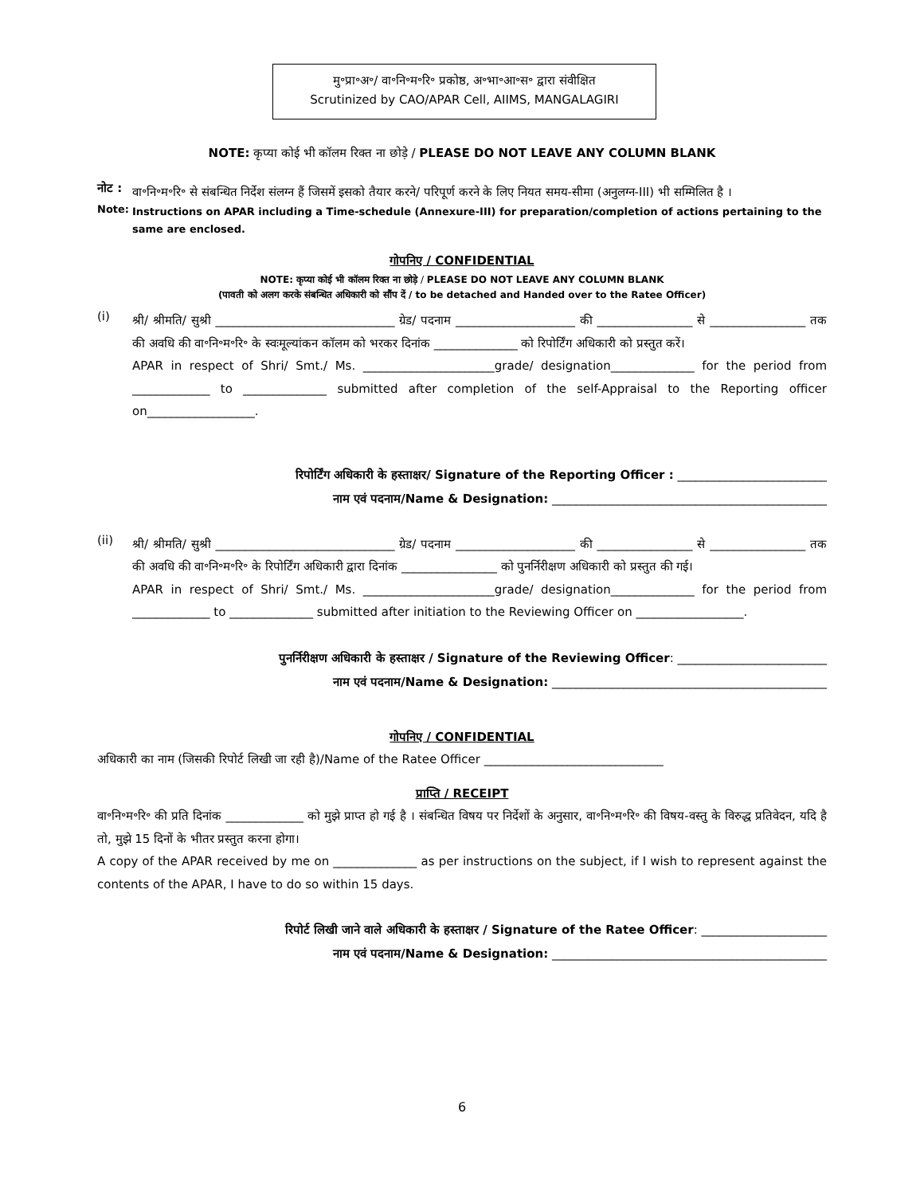मु॰प्रा॰अ॰/ वा॰नि॰म॰रि॰ प्रकोष्ठ, अ॰भा॰आ॰स॰ द्वारा संवीक्षित
Scrutinized by CAO/APAR Cell, AIIMS, MANGALAGIRI
NOTE: कृप्या कोई भी कॉलम रिक्त ना छोड़े / PLEASE DO NOT LEAVE ANY COLUMN BLANK
नोट :
वा॰नि॰म॰रि॰ से संबन्धित निर्देश संलग्न हैं जिसमें इसको तैयार करने/ परिपूर्ण करने के लिए नियत समय-सीमा (अनुलग्न-III) भी सम्मिलित है ।
Note:
Instructions on APAR including a Time-schedule (Annexure-III) for preparation/completion of actions pertaining to the same are enclosed.
गोपनिए / CONFIDENTIAL
NOTE: कृप्या कोई भी कॉलम रिक्त ना छोड़े / PLEASE DO NOT LEAVE ANY COLUMN BLANK
(पावती को अलग करके संबन्धित अधिकारी को सौंप दें / to be detached and Handed over to the Ratee Officer)
(i)
श्री/ श्रीमति/ सुश्री ______________________________ ग्रेड/ पदनाम ____________________ की ________________ से ________________ तक की अवधि की वा॰नि॰म॰रि॰ के स्वःमूल्यांकन कॉलम को भरकर दिनांक ______________ को रिपोर्टिंग अधिकारी को प्रस्तुत करें।
APAR in respect of Shri/ Smt./ Ms. ______________________grade/ designation______________ for the period from _____________ to ______________ submitted after completion of the self-Appraisal to the Reporting officer on__________________.
रिपोर्टिंग अधिकारी के हस्ताक्षर/ Signature of the Reporting Officer : _________________________
नाम एवं पदनाम/Name & Designation: ______________________________________________
(ii)
श्री/ श्रीमति/ सुश्री ______________________________ ग्रेड/ पदनाम ____________________ की ________________ से ________________ तक की अवधि की वा॰नि॰म॰रि॰ के रिपोर्टिंग अधिकारी द्वारा दिनांक ________________ को पुनर्निरीक्षण अधिकारी को प्रस्तुत की गई।
APAR in respect of Shri/ Smt./ Ms. ______________________grade/ designation______________ for the period from _____________ to ______________ submitted after initiation to the Reviewing Officer on __________________.
पुनर्निरीक्षण अधिकारी के हस्ताक्षर / Signature of the Reviewing Officer: _________________________
नाम एवं पदनाम/Name & Designation: ______________________________________________
गोपनिए / CONFIDENTIAL
अधिकारी का नाम (जिसकी रिपोर्ट लिखी जा रही है)/Name of the Ratee Officer ______________________________
प्राप्ति / RECEIPT
वा॰नि॰म॰रि॰ की प्रति दिनांक _____________ को मुझे प्राप्त हो गई है । संबन्धित विषय पर निर्देशों के अनुसार, वा॰नि॰म॰रि॰ की विषय-वस्तु के विरुद्ध प्रतिवेदन, यदि है तो, मुझे 15 दिनों के भीतर प्रस्तुत करना होगा।
A copy of the APAR received by me on ______________ as per instructions on the subject, if I wish to represent against the contents of the APAR, I have to do so within 15 days.
रिपोर्ट लिखी जाने वाले अधिकारी के हस्ताक्षर / Signature of the Ratee Officer: _____________________
नाम एवं पदनाम/Name & Designation: ______________________________________________
6